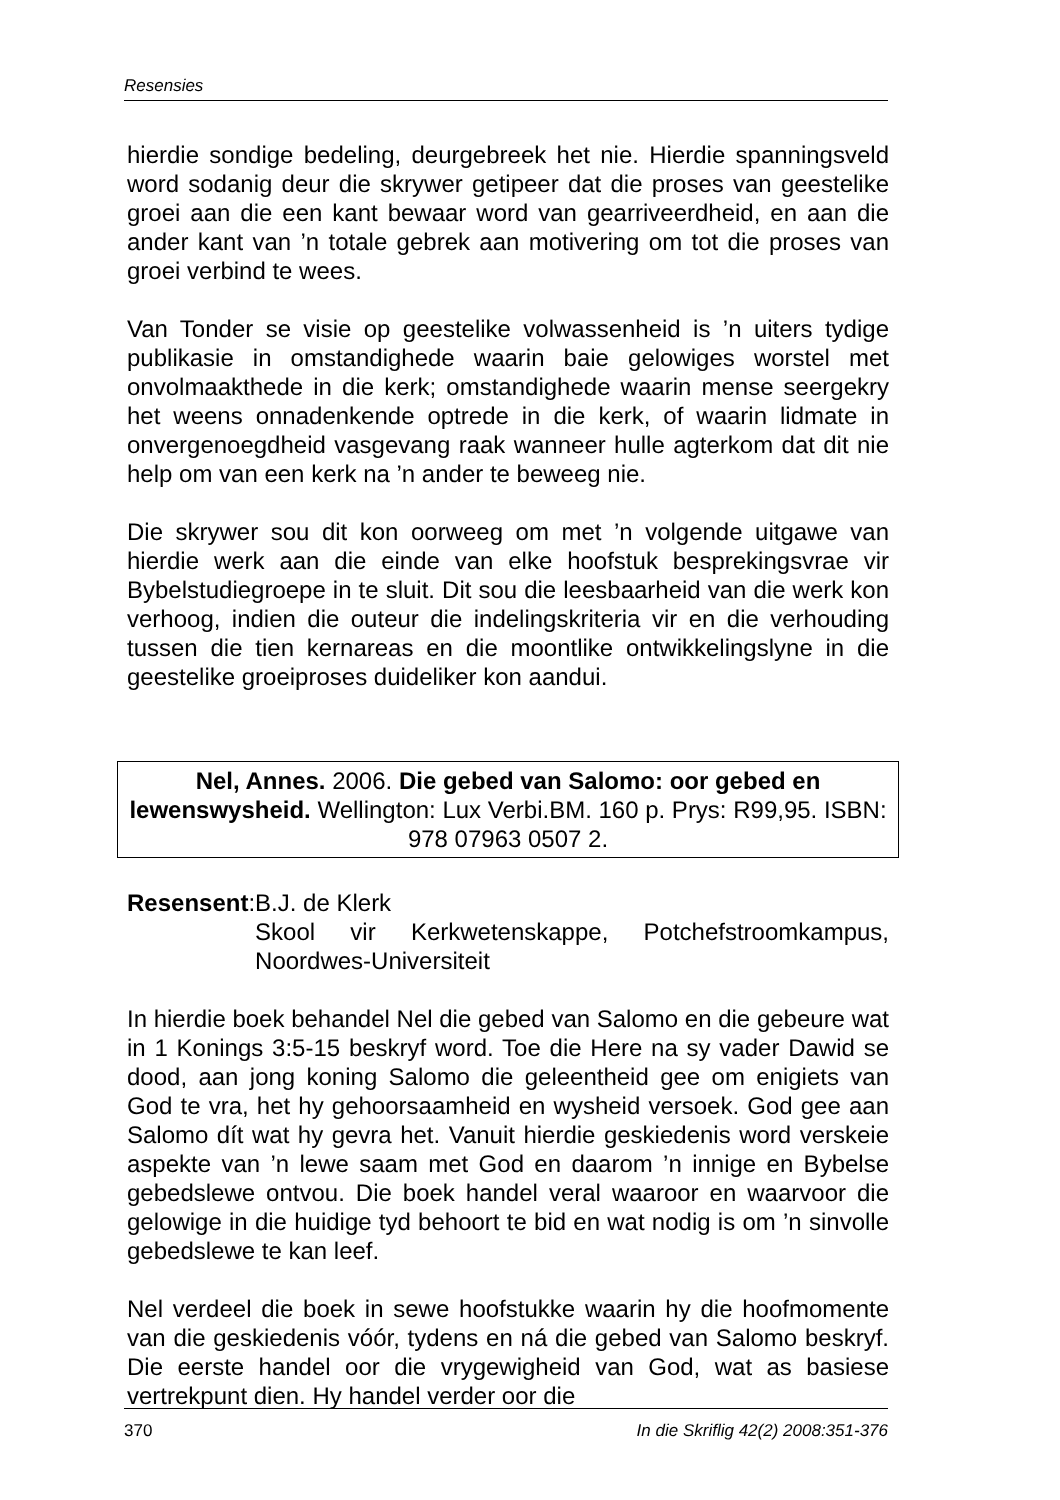Resensies
hierdie sondige bedeling, deurgebreek het nie. Hierdie spannings­veld word sodanig deur die skrywer getipeer dat die proses van geestelike groei aan die een kant bewaar word van gearriveerdheid, en aan die ander kant van ’n totale gebrek aan motivering om tot die proses van groei verbind te wees.
Van Tonder se visie op geestelike volwassenheid is ’n uiters tydige publikasie in omstandighede waarin baie gelowiges worstel met onvolmaakthede in die kerk; omstandighede waarin mense seer­gekry het weens onnadenkende optrede in die kerk, of waarin lidmate in onvergenoegdheid vasgevang raak wanneer hulle agterkom dat dit nie help om van een kerk na ’n ander te beweeg nie.
Die skrywer sou dit kon oorweeg om met ’n volgende uitgawe van hierdie werk aan die einde van elke hoofstuk besprekingsvrae vir Bybelstudiegroepe in te sluit. Dit sou die leesbaarheid van die werk kon verhoog, indien die outeur die indelingskriteria vir en die verhouding tussen die tien kernareas en die moontlike ontwikke­lingslyne in die geestelike groeiproses duideliker kon aandui.
Nel, Annes. 2006. Die gebed van Salomo: oor gebed en lewenswysheid. Wellington: Lux Verbi.BM. 160 p. Prys: R99,95. ISBN: 978 07963 0507 2.
Resensent: B.J. de Klerk
Skool vir Kerkwetenskappe, Potchefstroomkampus, Noordwes-Universiteit
In hierdie boek behandel Nel die gebed van Salomo en die gebeure wat in 1 Konings 3:5-15 beskryf word. Toe die Here na sy vader Dawid se dood, aan jong koning Salomo die geleentheid gee om enigiets van God te vra, het hy gehoorsaamheid en wysheid versoek. God gee aan Salomo dít wat hy gevra het. Vanuit hierdie geskiedenis word verskeie aspekte van ’n lewe saam met God en daarom ’n innige en Bybelse gebedslewe ontvou. Die boek handel veral waaroor en waarvoor die gelowige in die huidige tyd behoort te bid en wat nodig is om ’n sinvolle gebedslewe te kan leef.
Nel verdeel die boek in sewe hoofstukke waarin hy die hoof­momente van die geskiedenis vóór, tydens en ná die gebed van Salomo beskryf. Die eerste handel oor die vrygewigheid van God, wat as basiese vertrekpunt dien. Hy handel verder oor die
370 In die Skriflig 42(2) 2008:351-376